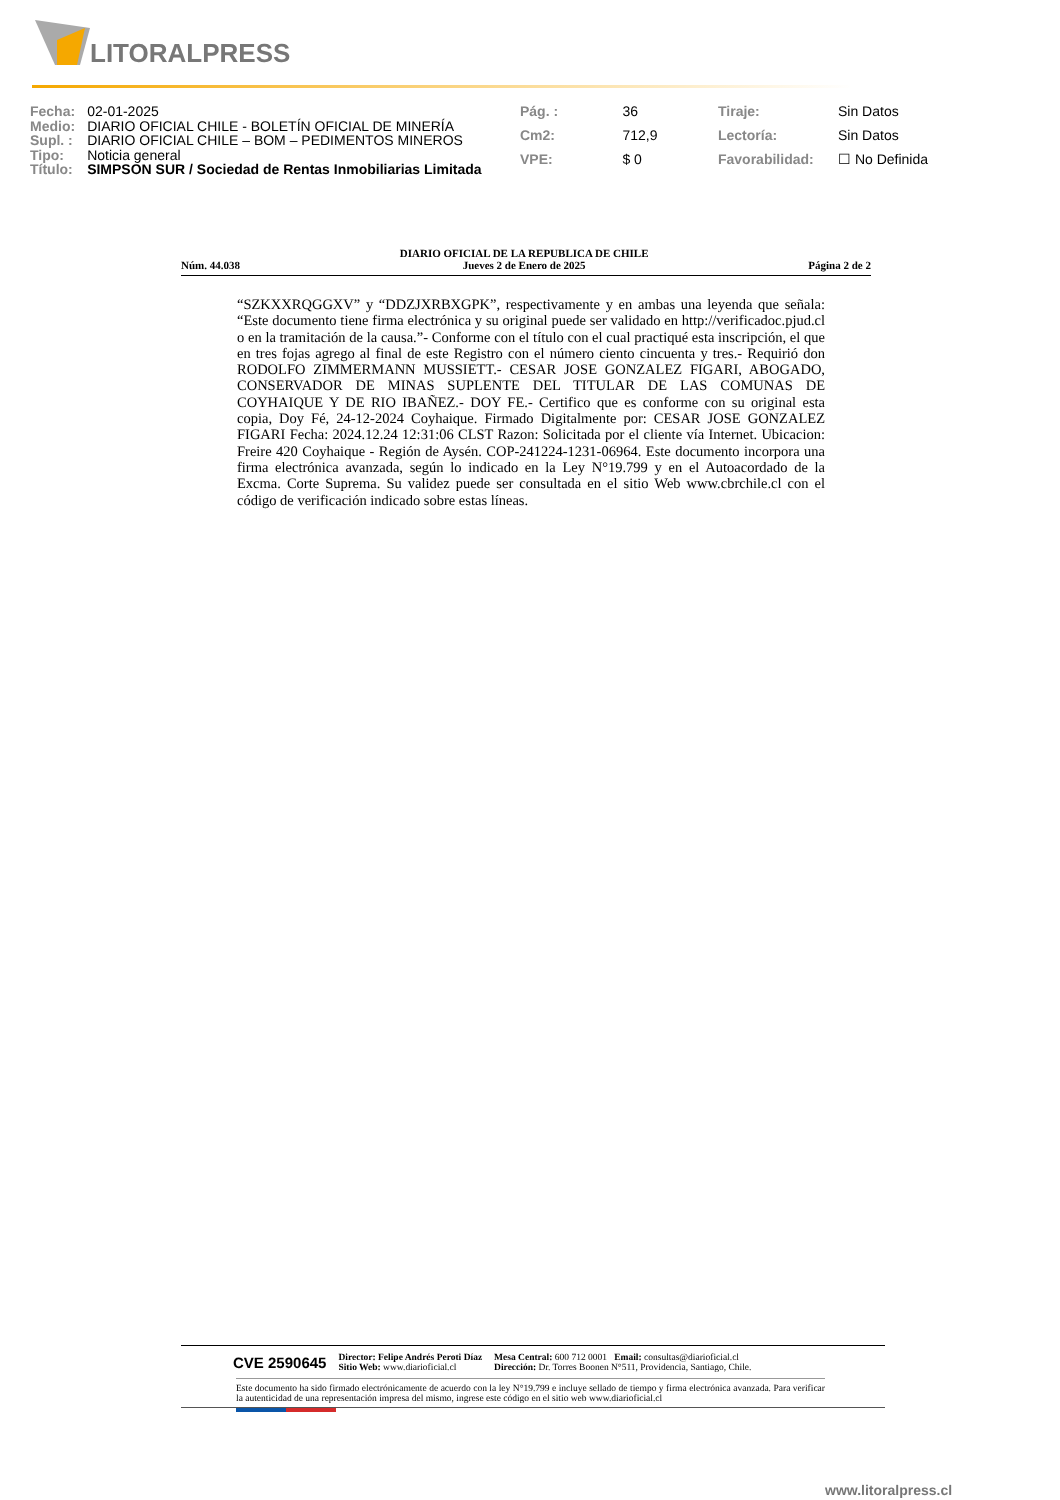LITORALPRESS
| Fecha: | 02-01-2025 |
| Medio: | DIARIO OFICIAL CHILE - BOLETÍN OFICIAL DE MINERÍA |
| Supl. : | DIARIO OFICIAL CHILE – BOM – PEDIMENTOS MINEROS |
| Tipo: | Noticia general |
| Título: | SIMPSON SUR / Sociedad de Rentas Inmobiliarias Limitada |
| Pág. : | 36 |
| Cm2: | 712,9 |
| VPE: | $ 0 |
| Tiraje: | Sin Datos |
| Lectoría: | Sin Datos |
| Favorabilidad: | ☐ No Definida |
Núm. 44.038 DIARIO OFICIAL DE LA REPUBLICA DE CHILE
Jueves 2 de Enero de 2025 Página 2 de 2
“SZKXXRQGGXV” y “DDZJXRBXGPK”, respectivamente y en ambas una leyenda que señala: “Este documento tiene firma electrónica y su original puede ser validado en http://verificadoc.pjud.cl o en la tramitación de la causa.”- Conforme con el título con el cual practiqué esta inscripción, el que en tres fojas agrego al final de este Registro con el número ciento cincuenta y tres.- Requirió don RODOLFO ZIMMERMANN MUSSIETT.- CESAR JOSE GONZALEZ FIGARI, ABOGADO, CONSERVADOR DE MINAS SUPLENTE DEL TITULAR DE LAS COMUNAS DE COYHAIQUE Y DE RIO IBAÑEZ.- DOY FE.- Certifico que es conforme con su original esta copia, Doy Fé, 24-12-2024 Coyhaique. Firmado Digitalmente por: CESAR JOSE GONZALEZ FIGARI Fecha: 2024.12.24 12:31:06 CLST Razon: Solicitada por el cliente vía Internet. Ubicacion: Freire 420 Coyhaique - Región de Aysén. COP-241224-1231-06964. Este documento incorpora una firma electrónica avanzada, según lo indicado en la Ley N°19.799 y en el Autoacordado de la Excma. Corte Suprema. Su validez puede ser consultada en el sitio Web www.cbrchile.cl con el código de verificación indicado sobre estas líneas.
CVE 2590645 Director: Felipe Andrés Peroti Díaz
Sitio Web: www.diarioficial.cl Mesa Central: 600 712 0001 Email: consultas@diarioficial.cl
Dirección: Dr. Torres Boonen N°511, Providencia, Santiago, Chile.
Este documento ha sido firmado electrónicamente de acuerdo con la ley N°19.799 e incluye sellado de tiempo y firma electrónica avanzada. Para verificar la autenticidad de una representación impresa del mismo, ingrese este código en el sitio web www.diarioficial.cl
www.litoralpress.cl